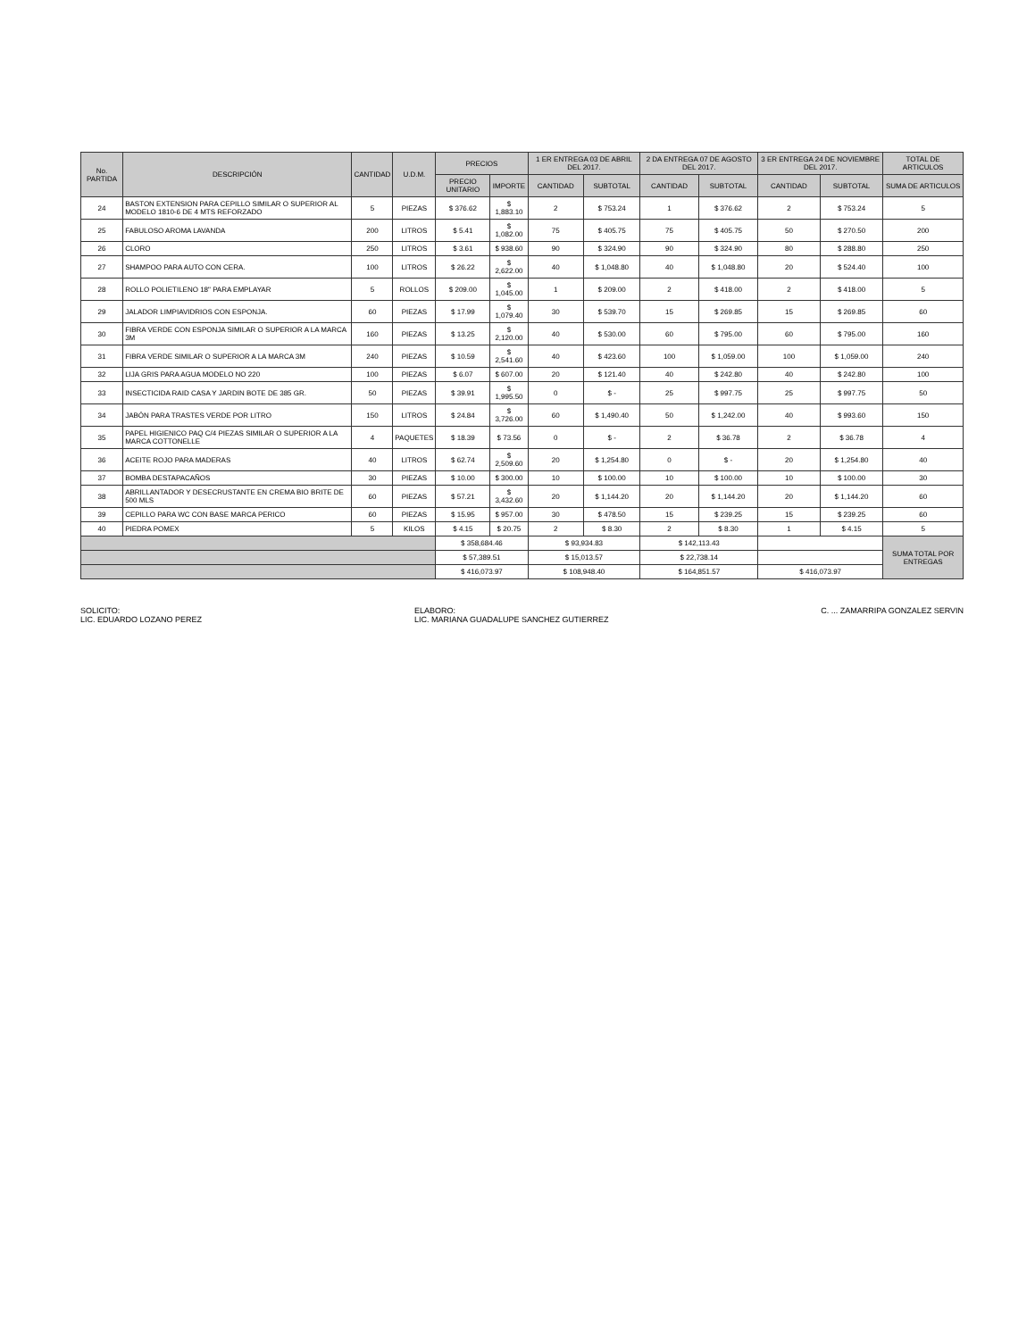| No. PARTIDA | DESCRIPCIÓN | CANTIDAD | U.D.M. | PRECIOS | | 1 ER ENTREGA 03 DE ABRIL DEL 2017. | | 2 DA ENTREGA 07 DE AGOSTO DEL 2017. | | 3 ER ENTREGA 24 DE NOVIEMBRE DEL 2017. | | TOTAL DE ARTICULOS |
| --- | --- | --- | --- | --- | --- | --- | --- | --- | --- | --- | --- | --- |
| | | | | PRECIO UNITARIO | IMPORTE | CANTIDAD | SUBTOTAL | CANTIDAD | SUBTOTAL | CANTIDAD | SUBTOTAL | SUMA DE ARTICULOS |
| 24 | BASTON EXTENSION PARA CEPILLO SIMILAR O SUPERIOR AL MODELO 1810-6 DE 4 MTS REFORZADO | 5 | PIEZAS | $ 376.62 | $ 1,883.10 | 2 | $ 753.24 | 1 | $ 376.62 | 2 | $ 753.24 | 5 |
| 25 | FABULOSO AROMA LAVANDA | 200 | LITROS | $ 5.41 | $ 1,082.00 | 75 | $ 405.75 | 75 | $ 405.75 | 50 | $ 270.50 | 200 |
| 26 | CLORO | 250 | LITROS | $ 3.61 | $ 938.60 | 90 | $ 324.90 | 90 | $ 324.90 | 80 | $ 288.80 | 250 |
| 27 | SHAMPOO PARA AUTO CON CERA. | 100 | LITROS | $ 26.22 | $ 2,622.00 | 40 | $ 1,048.80 | 40 | $ 1,048.80 | 20 | $ 524.40 | 100 |
| 28 | ROLLO POLIETILENO 18" PARA EMPLAYAR | 5 | ROLLOS | $ 209.00 | $ 1,045.00 | 1 | $ 209.00 | 2 | $ 418.00 | 2 | $ 418.00 | 5 |
| 29 | JALADOR LIMPIAVIDRIOS CON ESPONJA. | 60 | PIEZAS | $ 17.99 | $ 1,079.40 | 30 | $ 539.70 | 15 | $ 269.85 | 15 | $ 269.85 | 60 |
| 30 | FIBRA VERDE CON ESPONJA SIMILAR O SUPERIOR A LA MARCA 3M | 160 | PIEZAS | $ 13.25 | $ 2,120.00 | 40 | $ 530.00 | 60 | $ 795.00 | 60 | $ 795.00 | 160 |
| 31 | FIBRA VERDE SIMILAR O SUPERIOR A LA MARCA 3M | 240 | PIEZAS | $ 10.59 | $ 2,541.60 | 40 | $ 423.60 | 100 | $ 1,059.00 | 100 | $ 1,059.00 | 240 |
| 32 | LIJA GRIS PARA AGUA MODELO NO 220 | 100 | PIEZAS | $ 6.07 | $ 607.00 | 20 | $ 121.40 | 40 | $ 242.80 | 40 | $ 242.80 | 100 |
| 33 | INSECTICIDA RAID CASA Y JARDIN BOTE DE 385 GR. | 50 | PIEZAS | $ 39.91 | $ 1,995.50 | 0 | $ - | 25 | $ 997.75 | 25 | $ 997.75 | 50 |
| 34 | JABÓN PARA TRASTES VERDE POR LITRO | 150 | LITROS | $ 24.84 | $ 3,726.00 | 60 | $ 1,490.40 | 50 | $ 1,242.00 | 40 | $ 993.60 | 150 |
| 35 | PAPEL HIGIENICO PAQ C/4 PIEZAS SIMILAR O SUPERIOR A LA MARCA COTTONELLE | 4 | PAQUETES | $ 18.39 | $ 73.56 | 0 | $ - | 2 | $ 36.78 | 2 | $ 36.78 | 4 |
| 36 | ACEITE ROJO PARA MADERAS | 40 | LITROS | $ 62.74 | $ 2,509.60 | 20 | $ 1,254.80 | 0 | $ - | 20 | $ 1,254.80 | 40 |
| 37 | BOMBA DESTAPACAÑOS | 30 | PIEZAS | $ 10.00 | $ 300.00 | 10 | $ 100.00 | 10 | $ 100.00 | 10 | $ 100.00 | 30 |
| 38 | ABRILLANTADOR Y DESECRUSTANTE EN CREMA BIO BRITE DE 500 MLS | 60 | PIEZAS | $ 57.21 | $ 3,432.60 | 20 | $ 1,144.20 | 20 | $ 1,144.20 | 20 | $ 1,144.20 | 60 |
| 39 | CEPILLO PARA WC CON BASE MARCA PERICO | 60 | PIEZAS | $ 15.95 | $ 957.00 | 30 | $ 478.50 | 15 | $ 239.25 | 15 | $ 239.25 | 60 |
| 40 | PIEDRA POMEX | 5 | KILOS | $ 4.15 | $ 20.75 | 2 | $ 8.30 | 2 | $ 8.30 | 1 | $ 4.15 | 5 |
| | | | | $ 358,684.46 | | $ 93,934.83 | | $ 142,113.43 | | | | SUMA TOTAL POR ENTREGAS |
| | | | | $ 57,389.51 | | $ 15,013.57 | | $ 22,738.14 | | | | |
| | | | | $ 416,073.97 | | $ 108,948.40 | | $ 164,851.57 | | $ 416,073.97 | | |
SOLICITO:
LIC. EDUARDO LOZANO PEREZ
ELABORO:
LIC. MARIANA GUADALUPE SANCHEZ GUTIERREZ
C. ... ZAMARRIPA GONZALEZ SERVIN